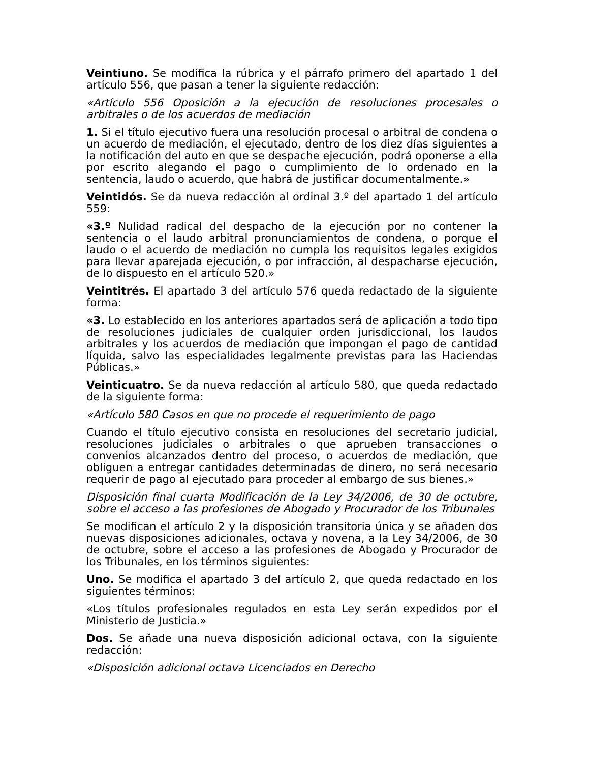Veintiuno. Se modifica la rúbrica y el párrafo primero del apartado 1 del artículo 556, que pasan a tener la siguiente redacción:
«Artículo 556 Oposición a la ejecución de resoluciones procesales o arbitrales o de los acuerdos de mediación
1. Si el título ejecutivo fuera una resolución procesal o arbitral de condena o un acuerdo de mediación, el ejecutado, dentro de los diez días siguientes a la notificación del auto en que se despache ejecución, podrá oponerse a ella por escrito alegando el pago o cumplimiento de lo ordenado en la sentencia, laudo o acuerdo, que habrá de justificar documentalmente.»
Veintidós. Se da nueva redacción al ordinal 3.º del apartado 1 del artículo 559:
«3.º Nulidad radical del despacho de la ejecución por no contener la sentencia o el laudo arbitral pronunciamientos de condena, o porque el laudo o el acuerdo de mediación no cumpla los requisitos legales exigidos para llevar aparejada ejecución, o por infracción, al despacharse ejecución, de lo dispuesto en el artículo 520.»
Veintitrés. El apartado 3 del artículo 576 queda redactado de la siguiente forma:
«3. Lo establecido en los anteriores apartados será de aplicación a todo tipo de resoluciones judiciales de cualquier orden jurisdiccional, los laudos arbitrales y los acuerdos de mediación que impongan el pago de cantidad líquida, salvo las especialidades legalmente previstas para las Haciendas Públicas.»
Veinticuatro. Se da nueva redacción al artículo 580, que queda redactado de la siguiente forma:
«Artículo 580 Casos en que no procede el requerimiento de pago
Cuando el título ejecutivo consista en resoluciones del secretario judicial, resoluciones judiciales o arbitrales o que aprueben transacciones o convenios alcanzados dentro del proceso, o acuerdos de mediación, que obliguen a entregar cantidades determinadas de dinero, no será necesario requerir de pago al ejecutado para proceder al embargo de sus bienes.»
Disposición final cuarta Modificación de la Ley 34/2006, de 30 de octubre, sobre el acceso a las profesiones de Abogado y Procurador de los Tribunales
Se modifican el artículo 2 y la disposición transitoria única y se añaden dos nuevas disposiciones adicionales, octava y novena, a la Ley 34/2006, de 30 de octubre, sobre el acceso a las profesiones de Abogado y Procurador de los Tribunales, en los términos siguientes:
Uno. Se modifica el apartado 3 del artículo 2, que queda redactado en los siguientes términos:
«Los títulos profesionales regulados en esta Ley serán expedidos por el Ministerio de Justicia.»
Dos. Se añade una nueva disposición adicional octava, con la siguiente redacción:
«Disposición adicional octava Licenciados en Derecho